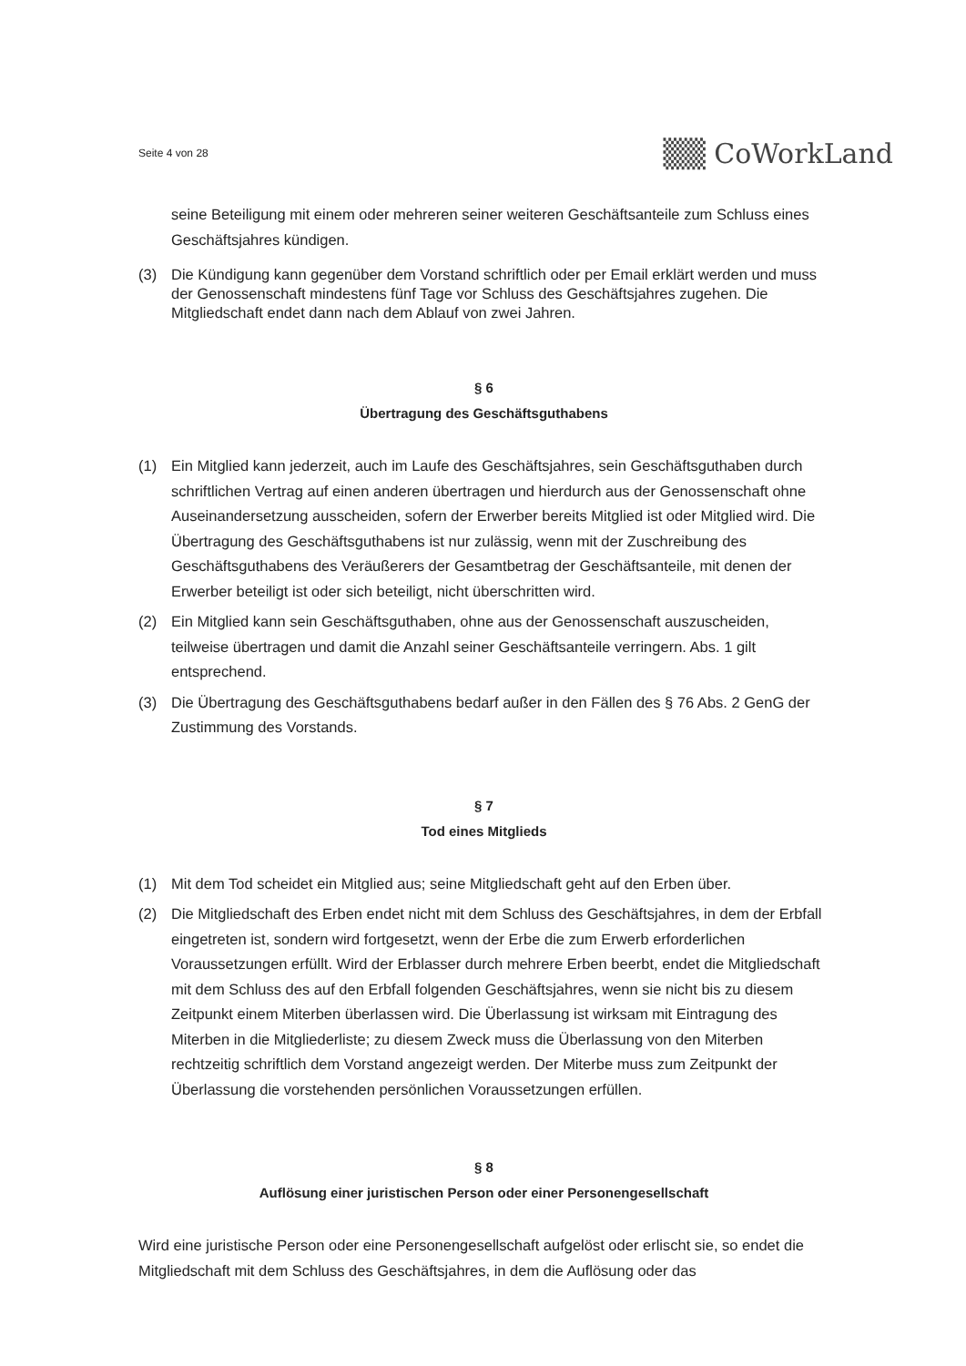Seite 4 von 28 ▒▒ CoWorkLand
seine Beteiligung mit einem oder mehreren seiner weiteren Geschäftsanteile zum Schluss eines Geschäftsjahres kündigen.
(3) Die Kündigung kann gegenüber dem Vorstand schriftlich oder per Email erklärt werden und muss der Genossenschaft mindestens fünf Tage vor Schluss des Geschäftsjahres zugehen. Die Mitgliedschaft endet dann nach dem Ablauf von zwei Jahren.
§ 6
Übertragung des Geschäftsguthabens
(1) Ein Mitglied kann jederzeit, auch im Laufe des Geschäftsjahres, sein Geschäftsguthaben durch schriftlichen Vertrag auf einen anderen übertragen und hierdurch aus der Genossenschaft ohne Auseinandersetzung ausscheiden, sofern der Erwerber bereits Mitglied ist oder Mitglied wird. Die Übertragung des Geschäftsguthabens ist nur zulässig, wenn mit der Zuschreibung des Geschäftsguthabens des Veräußerers der Gesamtbetrag der Geschäftsanteile, mit denen der Erwerber beteiligt ist oder sich beteiligt, nicht überschritten wird.
(2) Ein Mitglied kann sein Geschäftsguthaben, ohne aus der Genossenschaft auszuscheiden, teilweise übertragen und damit die Anzahl seiner Geschäftsanteile verringern. Abs. 1 gilt entsprechend.
(3) Die Übertragung des Geschäftsguthabens bedarf außer in den Fällen des § 76 Abs. 2 GenG der Zustimmung des Vorstands.
§ 7
Tod eines Mitglieds
(1) Mit dem Tod scheidet ein Mitglied aus; seine Mitgliedschaft geht auf den Erben über.
(2) Die Mitgliedschaft des Erben endet nicht mit dem Schluss des Geschäftsjahres, in dem der Erbfall eingetreten ist, sondern wird fortgesetzt, wenn der Erbe die zum Erwerb erforderlichen Voraussetzungen erfüllt. Wird der Erblasser durch mehrere Erben beerbt, endet die Mitgliedschaft mit dem Schluss des auf den Erbfall folgenden Geschäftsjahres, wenn sie nicht bis zu diesem Zeitpunkt einem Miterben überlassen wird. Die Überlassung ist wirksam mit Eintragung des Miterben in die Mitgliederliste; zu diesem Zweck muss die Überlassung von den Miterben rechtzeitig schriftlich dem Vorstand angezeigt werden. Der Miterbe muss zum Zeitpunkt der Überlassung die vorstehenden persönlichen Voraussetzungen erfüllen.
§ 8
Auflösung einer juristischen Person oder einer Personengesellschaft
Wird eine juristische Person oder eine Personengesellschaft aufgelöst oder erlischt sie, so endet die Mitgliedschaft mit dem Schluss des Geschäftsjahres, in dem die Auflösung oder das